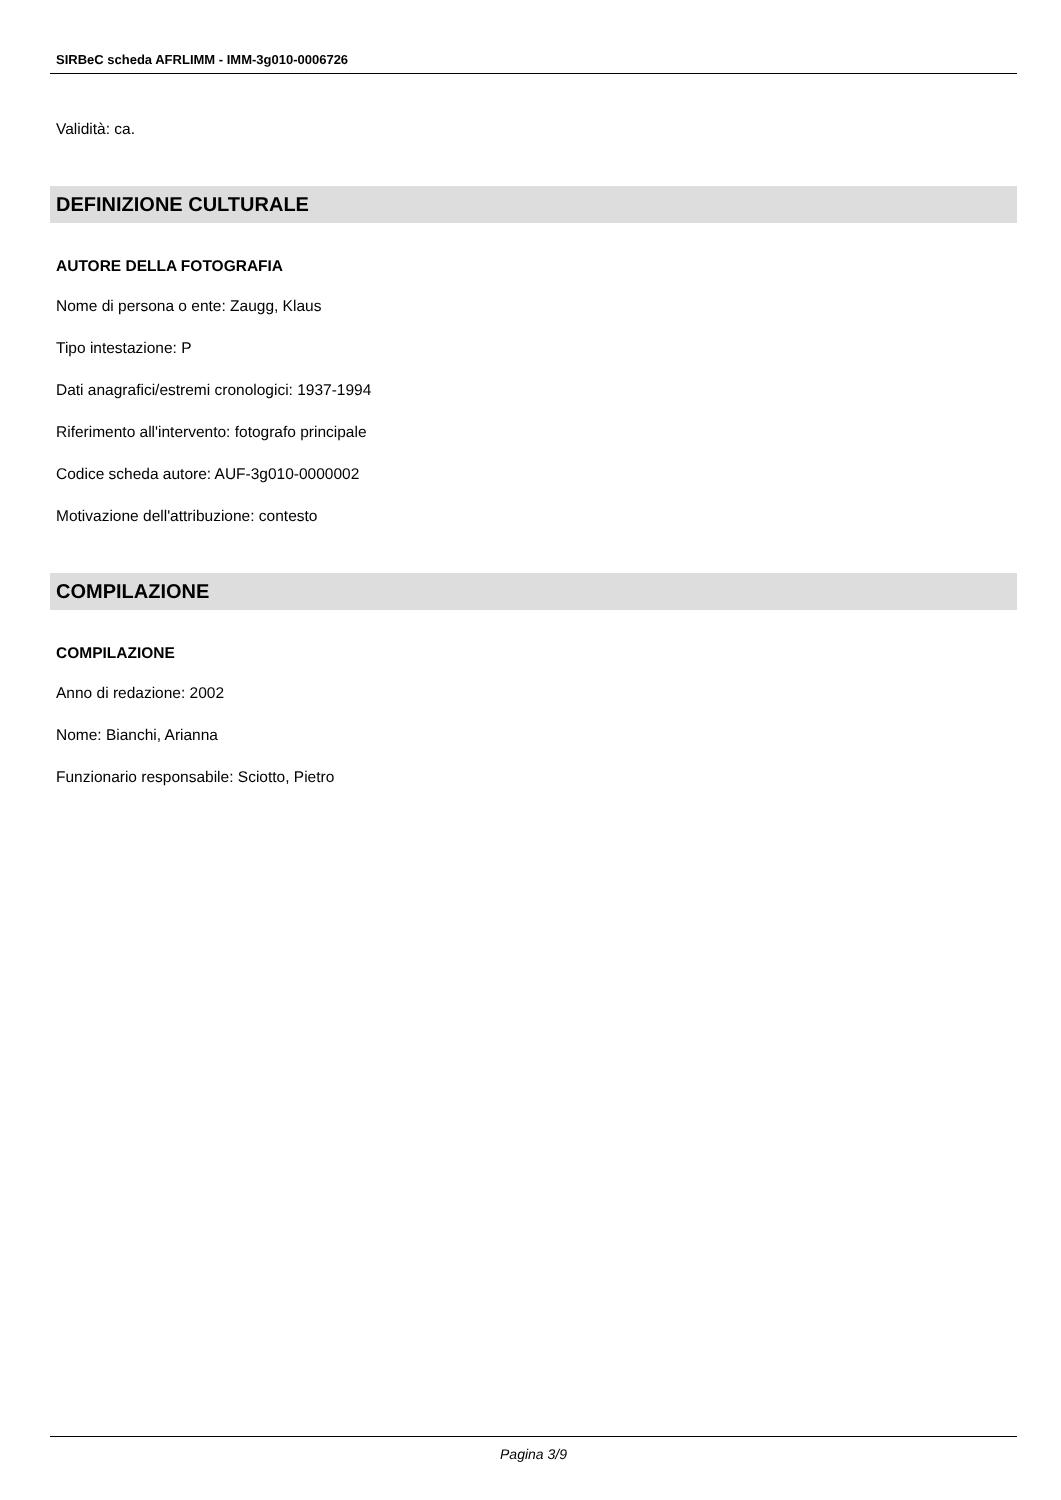SIRBeC scheda AFRLIMM - IMM-3g010-0006726
Validità: ca.
DEFINIZIONE CULTURALE
AUTORE DELLA FOTOGRAFIA
Nome di persona o ente: Zaugg, Klaus
Tipo intestazione: P
Dati anagrafici/estremi cronologici: 1937-1994
Riferimento all'intervento: fotografo principale
Codice scheda autore: AUF-3g010-0000002
Motivazione dell'attribuzione: contesto
COMPILAZIONE
COMPILAZIONE
Anno di redazione: 2002
Nome: Bianchi, Arianna
Funzionario responsabile: Sciotto, Pietro
Pagina 3/9